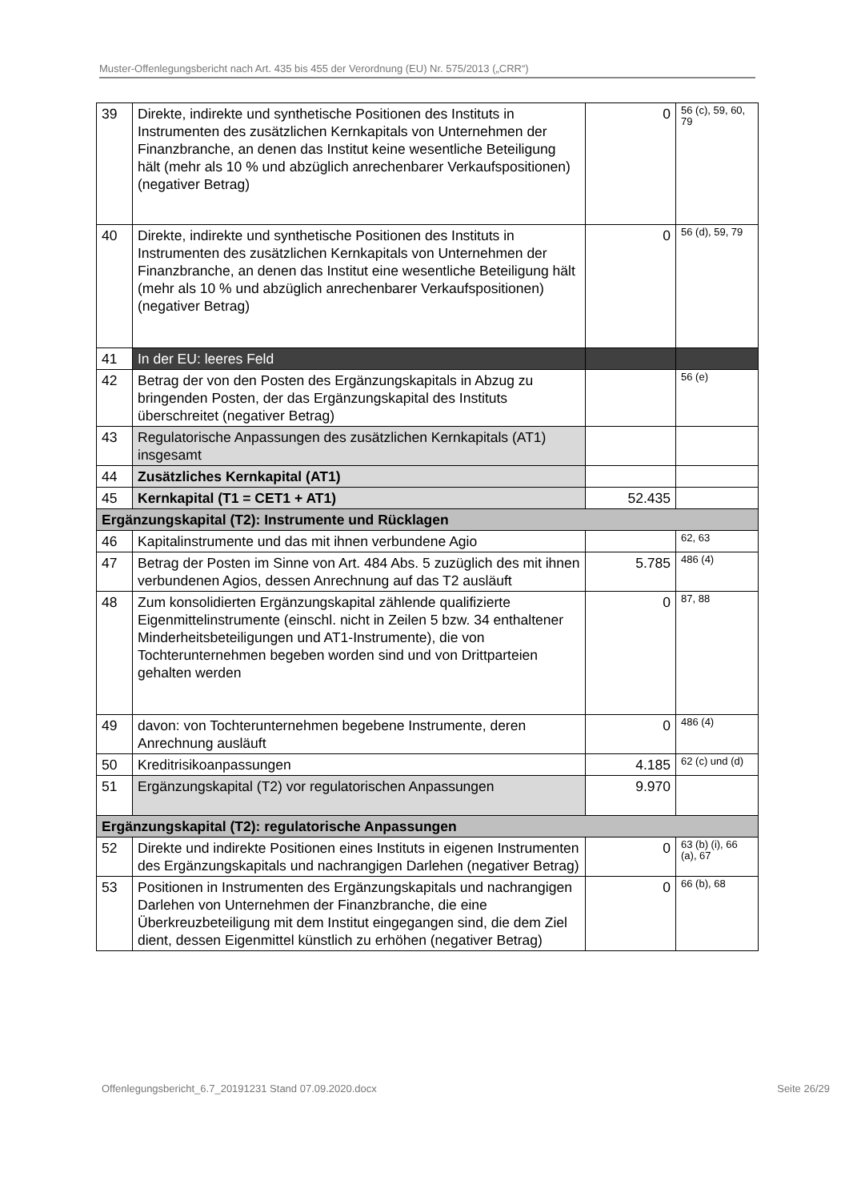Muster-Offenlegungsbericht nach Art. 435 bis 455 der Verordnung (EU) Nr. 575/2013 („CRR“)
| 39 | Direkte, indirekte und synthetische Positionen des Instituts in Instrumenten des zusätzlichen Kernkapitals von Unternehmen der Finanzbranche, an denen das Institut keine wesentliche Beteiligung hält (mehr als 10 % und abzüglich anrechenbarer Verkaufspositionen) (negativer Betrag) | 0 | 56 (c), 59, 60, 79 |
| 40 | Direkte, indirekte und synthetische Positionen des Instituts in Instrumenten des zusätzlichen Kernkapitals von Unternehmen der Finanzbranche, an denen das Institut eine wesentliche Beteiligung hält (mehr als 10 % und abzüglich anrechenbarer Verkaufspositionen) (negativer Betrag) | 0 | 56 (d), 59, 79 |
| 41 | In der EU: leeres Feld | | |
| 42 | Betrag der von den Posten des Ergänzungskapitals in Abzug zu bringenden Posten, der das Ergänzungskapital des Instituts überschreitet (negativer Betrag) | | 56 (e) |
| 43 | Regulatorische Anpassungen des zusätzlichen Kernkapitals (AT1) insgesamt | | |
| 44 | Zusätzliches Kernkapital (AT1) | | |
| 45 | Kernkapital (T1 = CET1 + AT1) | 52.435 | |
| Ergänzungskapital (T2): Instrumente und Rücklagen | | | |
| 46 | Kapitalinstrumente und das mit ihnen verbundene Agio | | 62, 63 |
| 47 | Betrag der Posten im Sinne von Art. 484 Abs. 5 zuzüglich des mit ihnen verbundenen Agios, dessen Anrechnung auf das T2 ausläuft | 5.785 | 486 (4) |
| 48 | Zum konsolidierten Ergänzungskapital zählende qualifizierte Eigenmittelinstrumente (einschl. nicht in Zeilen 5 bzw. 34 enthaltener Minderheitsbeteiligungen und AT1-Instrumente), die von Tochterunternehmen begeben worden sind und von Drittparteien gehalten werden | 0 | 87, 88 |
| 49 | davon: von Tochterunternehmen begebene Instrumente, deren Anrechnung ausläuft | 0 | 486 (4) |
| 50 | Kreditrisikoanpassungen | 4.185 | 62 (c) und (d) |
| 51 | Ergänzungskapital (T2) vor regulatorischen Anpassungen | 9.970 | |
| Ergänzungskapital (T2): regulatorische Anpassungen | | | |
| 52 | Direkte und indirekte Positionen eines Instituts in eigenen Instrumenten des Ergänzungskapitals und nachrangigen Darlehen (negativer Betrag) | 0 | 63 (b) (i), 66 (a), 67 |
| 53 | Positionen in Instrumenten des Ergänzungskapitals und nachrangigen Darlehen von Unternehmen der Finanzbranche, die eine Überkreuzbeteiligung mit dem Institut eingegangen sind, die dem Ziel dient, dessen Eigenmittel künstlich zu erhöhen (negativer Betrag) | 0 | 66 (b), 68 |
Offenlegungsbericht_6.7_20191231 Stand 07.09.2020.docx Seite 26/29